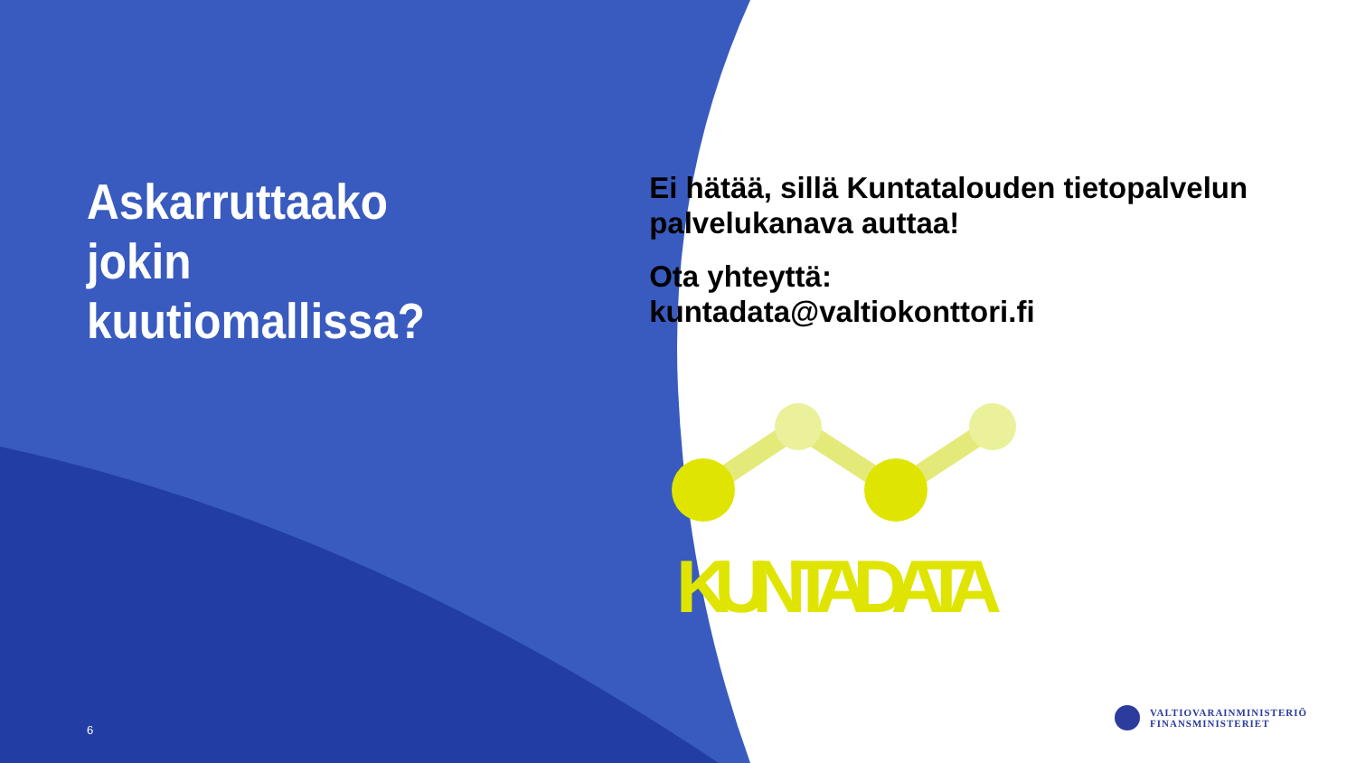Askarruttaako jokin kuutiomallissa?
6
Ei hätää, sillä Kuntatalouden tietopalvelun palvelukanava auttaa!
Ota yhteyttä:
kuntadata@valtiokonttori.fi
KUNTADATA
VALTIOVARAINMINISTERIÖ
FINANSMINISTERIET